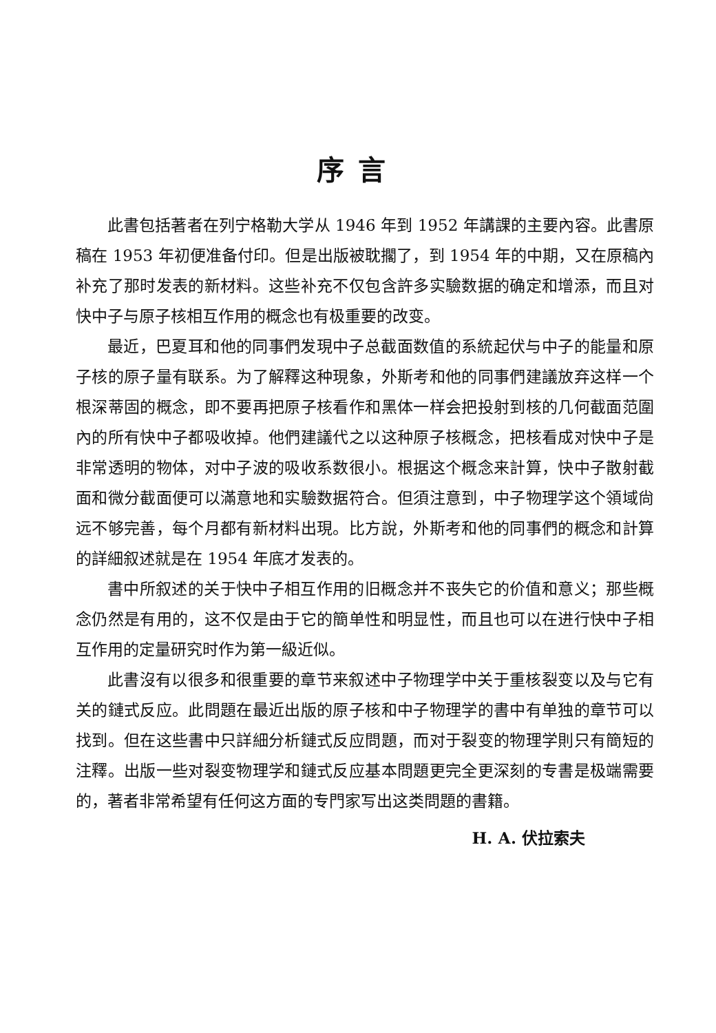序言
此書包括著者在列宁格勒大学从 1946 年到 1952 年講課的主要內容。此書原稿在 1953 年初便准备付印。但是出版被耽擱了，到 1954 年的中期，又在原稿內补充了那时发表的新材料。这些补充不仅包含許多实驗数据的确定和增添，而且对快中子与原子核相互作用的概念也有极重要的改变。
最近，巴夏耳和他的同事們发現中子总截面数值的系統起伏与中子的能量和原子核的原子量有联系。为了解釋这种現象，外斯考和他的同事們建議放弃这样一个根深蒂固的概念，即不要再把原子核看作和黑体一样会把投射到核的几何截面范圍內的所有快中子都吸收掉。他們建議代之以这种原子核概念，把核看成对快中子是非常透明的物体，对中子波的吸收系数很小。根据这个概念来計算，快中子散射截面和微分截面便可以滿意地和实驗数据符合。但須注意到，中子物理学这个領域尙远不够完善，每个月都有新材料出現。比方說，外斯考和他的同事們的概念和計算的詳細叙述就是在 1954 年底才发表的。
書中所叙述的关于快中子相互作用的旧概念并不丧失它的价值和意义；那些概念仍然是有用的，这不仅是由于它的簡单性和明显性，而且也可以在进行快中子相互作用的定量研究时作为第一級近似。
此書沒有以很多和很重要的章节来叙述中子物理学中关于重核裂变以及与它有关的鏈式反应。此問題在最近出版的原子核和中子物理学的書中有单独的章节可以找到。但在这些書中只詳細分析鏈式反应問題，而对于裂变的物理学則只有簡短的注釋。出版一些对裂变物理学和鏈式反应基本問題更完全更深刻的专書是极端需要的，著者非常希望有任何这方面的专門家写出这类問題的書籍。
Н. А. 伏拉索夫